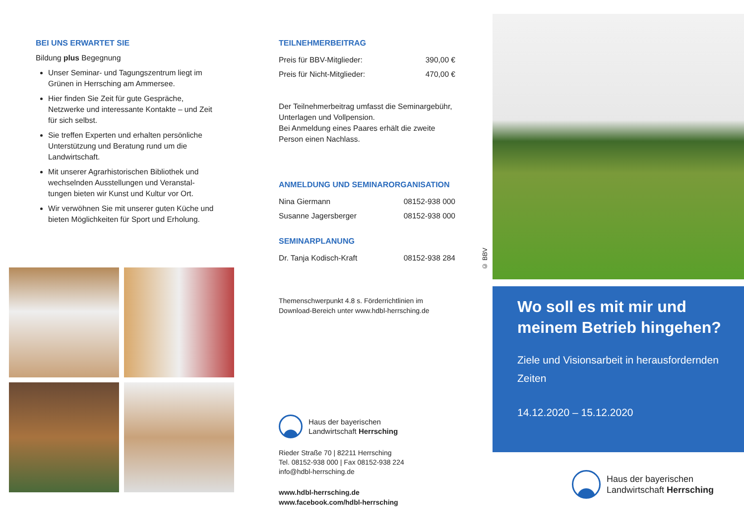BEI UNS ERWARTET SIE
Bildung plus Begegnung
Unser Seminar- und Tagungszentrum liegt im Grünen in Herrsching am Ammersee.
Hier finden Sie Zeit für gute Gespräche, Netzwerke und interessante Kontakte – und Zeit für sich selbst.
Sie treffen Experten und erhalten persönliche Unterstützung und Beratung rund um die Landwirtschaft.
Mit unserer Agrarhistorischen Bibliothek und wechselnden Ausstellungen und Veranstal­tungen bieten wir Kunst und Kultur vor Ort.
Wir verwöhnen Sie mit unserer guten Küche und bieten Möglichkeiten für Sport und Erholung.
TEILNEHMERBEITRAG
| Preis für BBV-Mitglieder: | 390,00 € |
| Preis für Nicht-Mitglieder: | 470,00 € |
Der Teilnehmerbeitrag umfasst die Seminar­gebühr, Unterlagen und Vollpension.
Bei Anmeldung eines Paares erhält die zweite Person einen Nachlass.
ANMELDUNG UND SEMINARORGANISATION
| Nina Giermann | 08152-938 000 |
| Susanne Jagersberger | 08152-938 000 |
SEMINARPLANUNG
| Dr. Tanja Kodisch-Kraft | 08152-938 284 |
Themenschwerpunkt 4.8 s. Förderrichtlinien im Download-Bereich unter www.hdbl-herrsching.de
Haus der bayerischen
Landwirtschaft Herrsching
Rieder Straße 70 | 82211 Herrsching
Tel. 08152-938 000 | Fax 08152-938 224
info@hdbl-herrsching.de
www.hdbl-herrsching.de
www.facebook.com/hdbl-herrsching
© BBV
Wo soll es mit mir und meinem Betrieb hingehen?
Ziele und Visionsarbeit in herausfordernden Zeiten
14.12.2020 – 15.12.2020
Haus der bayerischen
Landwirtschaft Herrsching